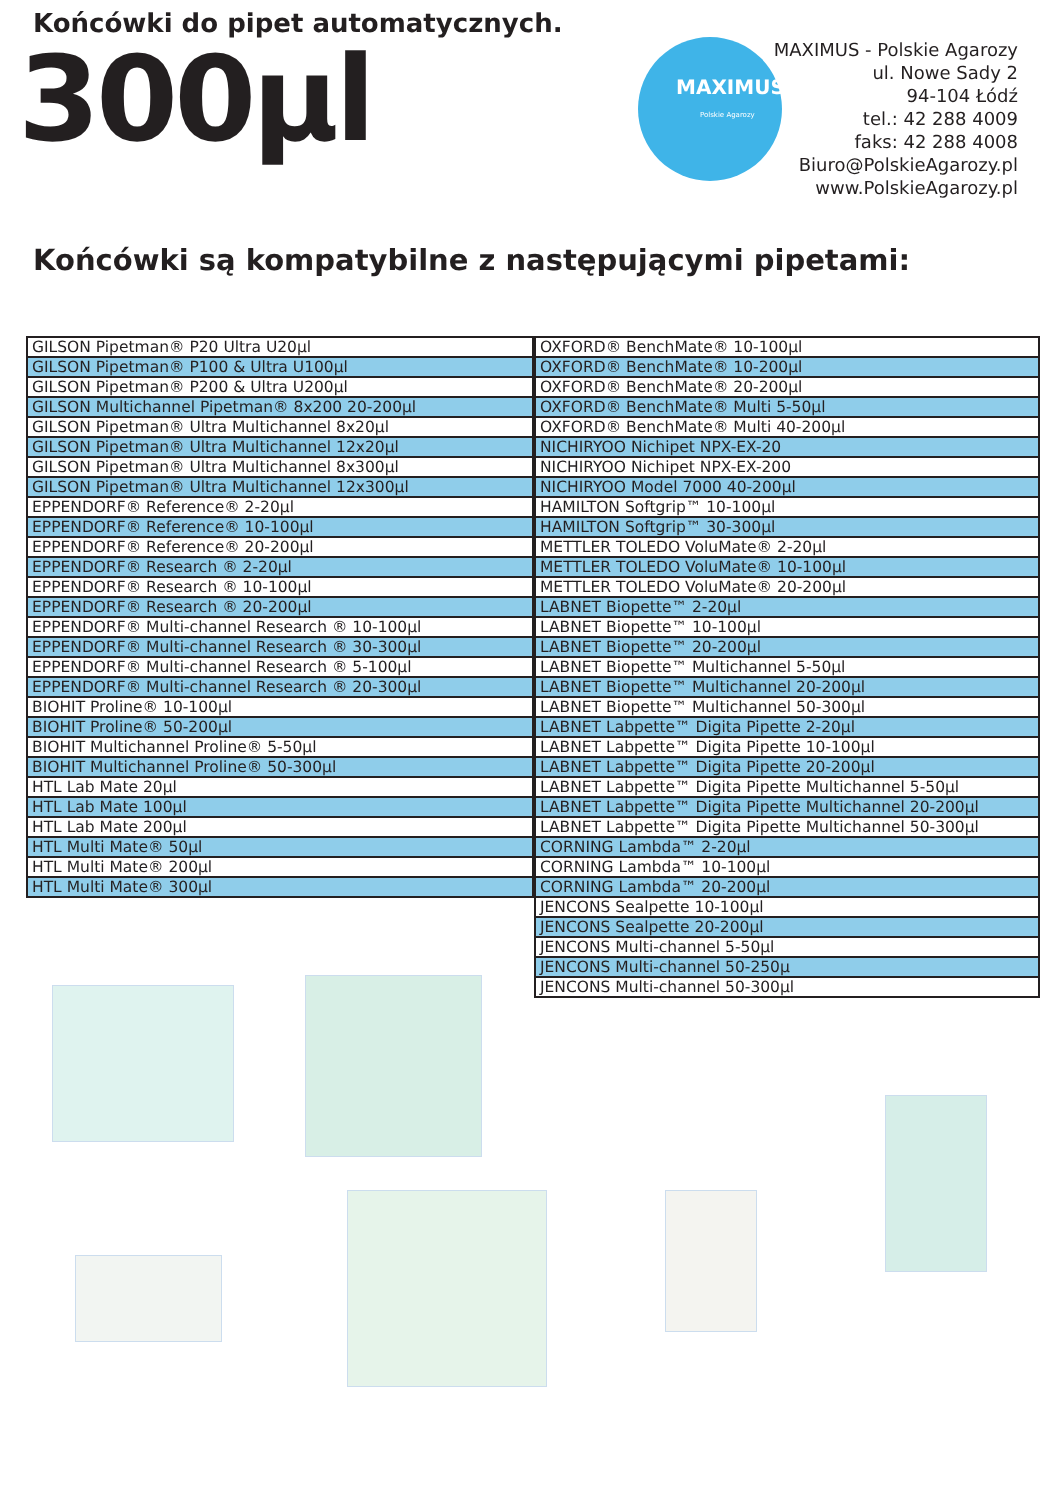Końcówki do pipet automatycznych.
300µl
MAXIMUS
Polskie Agarozy
MAXIMUS - Polskie Agarozy
ul. Nowe Sady 2
94-104 Łódź
tel.: 42 288 4009
faks: 42 288 4008
Biuro@PolskieAgarozy.pl
www.PolskieAgarozy.pl
Końcówki są kompatybilne z następującymi pipetami:
| GILSON Pipetman® P20 Ultra U20µl |
| GILSON Pipetman® P100 & Ultra U100µl |
| GILSON Pipetman® P200 & Ultra U200µl |
| GILSON Multichannel Pipetman® 8x200 20-200µl |
| GILSON Pipetman® Ultra Multichannel 8x20µl |
| GILSON Pipetman® Ultra Multichannel 12x20µl |
| GILSON Pipetman® Ultra Multichannel 8x300µl |
| GILSON Pipetman® Ultra Multichannel 12x300µl |
| EPPENDORF® Reference® 2-20µl |
| EPPENDORF® Reference® 10-100µl |
| EPPENDORF® Reference® 20-200µl |
| EPPENDORF® Research ® 2-20µl |
| EPPENDORF® Research ® 10-100µl |
| EPPENDORF® Research ® 20-200µl |
| EPPENDORF® Multi-channel Research ® 10-100µl |
| EPPENDORF® Multi-channel Research ® 30-300µl |
| EPPENDORF® Multi-channel Research ® 5-100µl |
| EPPENDORF® Multi-channel Research ® 20-300µl |
| BIOHIT Proline® 10-100µl |
| BIOHIT Proline® 50-200µl |
| BIOHIT Multichannel Proline® 5-50µl |
| BIOHIT Multichannel Proline® 50-300µl |
| HTL Lab Mate 20µl |
| HTL Lab Mate 100µl |
| HTL Lab Mate 200µl |
| HTL Multi Mate® 50µl |
| HTL Multi Mate® 200µl |
| HTL Multi Mate® 300µl |
| OXFORD® BenchMate® 10-100µl |
| OXFORD® BenchMate® 10-200µl |
| OXFORD® BenchMate® 20-200µl |
| OXFORD® BenchMate® Multi 5-50µl |
| OXFORD® BenchMate® Multi 40-200µl |
| NICHIRYOO Nichipet NPX-EX-20 |
| NICHIRYOO Nichipet NPX-EX-200 |
| NICHIRYOO Model 7000 40-200µl |
| HAMILTON Softgrip™ 10-100µl |
| HAMILTON Softgrip™ 30-300µl |
| METTLER TOLEDO VoluMate® 2-20µl |
| METTLER TOLEDO VoluMate® 10-100µl |
| METTLER TOLEDO VoluMate® 20-200µl |
| LABNET Biopette™ 2-20µl |
| LABNET Biopette™ 10-100µl |
| LABNET Biopette™ 20-200µl |
| LABNET Biopette™ Multichannel 5-50µl |
| LABNET Biopette™ Multichannel 20-200µl |
| LABNET Biopette™ Multichannel 50-300µl |
| LABNET Labpette™ Digita Pipette 2-20µl |
| LABNET Labpette™ Digita Pipette 10-100µl |
| LABNET Labpette™ Digita Pipette 20-200µl |
| LABNET Labpette™ Digita Pipette Multichannel 5-50µl |
| LABNET Labpette™ Digita Pipette Multichannel 20-200µl |
| LABNET Labpette™ Digita Pipette Multichannel 50-300µl |
| CORNING Lambda™ 2-20µl |
| CORNING Lambda™ 10-100µl |
| CORNING Lambda™ 20-200µl |
| JENCONS Sealpette 10-100µl |
| JENCONS Sealpette 20-200µl |
| JENCONS Multi-channel 5-50µl |
| JENCONS Multi-channel 50-250µ |
| JENCONS Multi-channel 50-300µl |